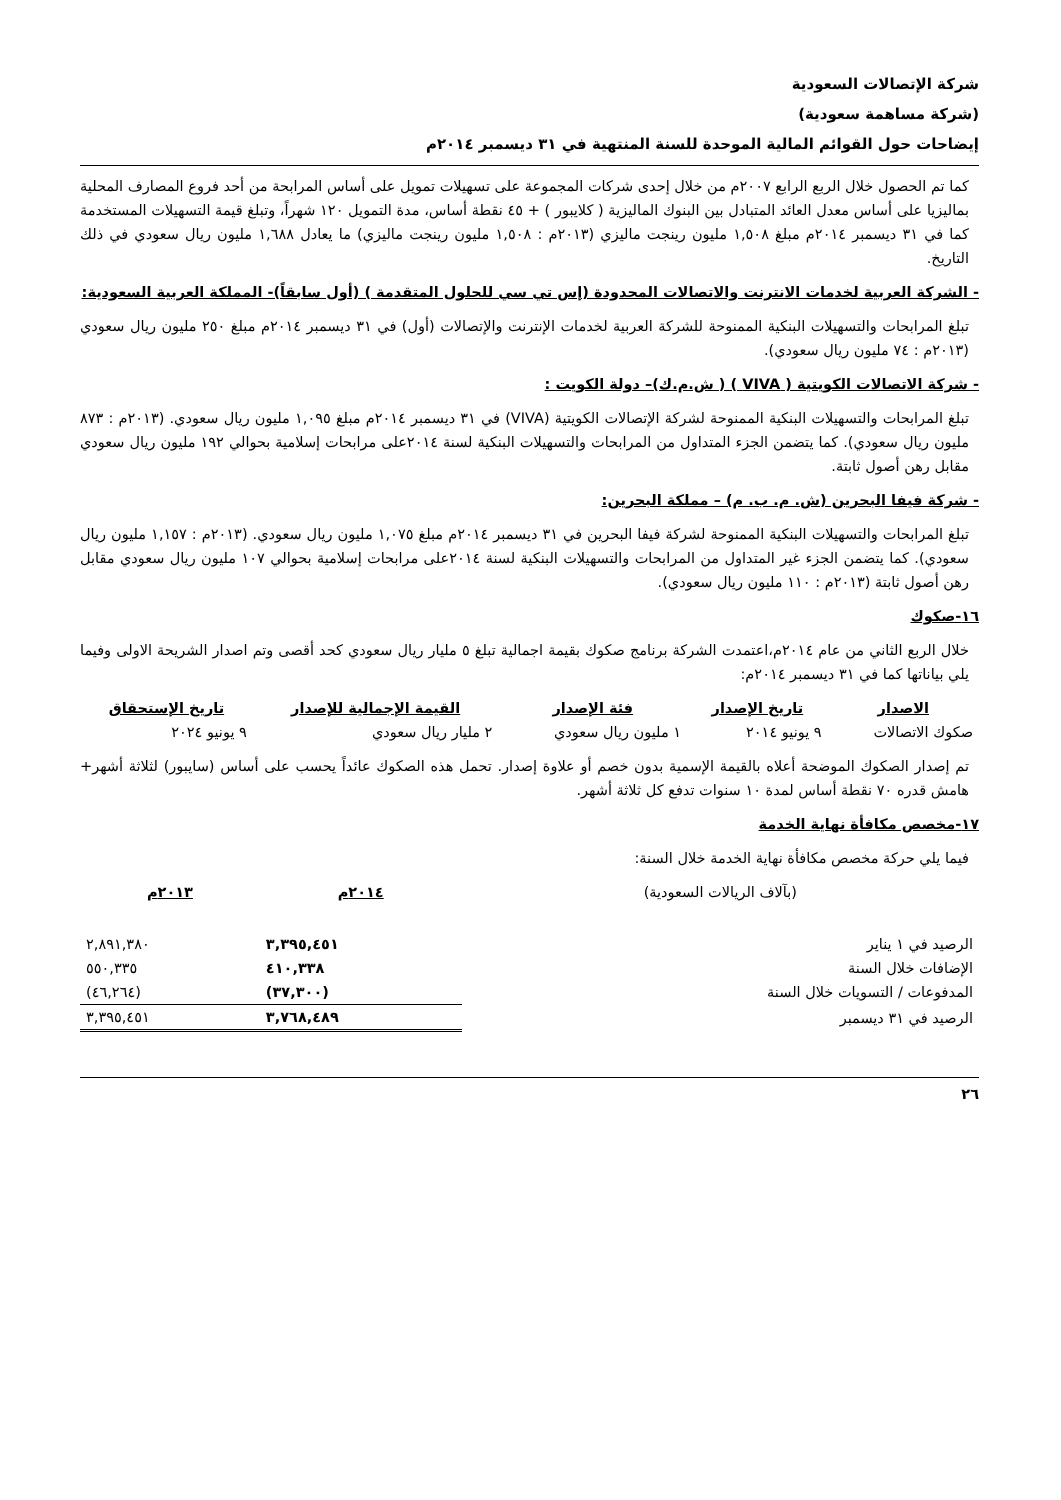شركة الإتصالات السعودية
(شركة مساهمة سعودية)
إيضاحات حول القوائم المالية الموحدة للسنة المنتهية في ٣١ ديسمبر ٢٠١٤م
كما تم الحصول خلال الربع الرابع ٢٠٠٧م من خلال إحدى شركات المجموعة على تسهيلات تمويل على أساس المرابحة من أحد فروع المصارف المحلية بماليزيا على أساس معدل العائد المتبادل بين البنوك الماليزية ( كلايبور ) + ٤٥ نقطة أساس، مدة التمويل ١٢٠ شهراً، وتبلغ قيمة التسهيلات المستخدمة كما في ٣١ ديسمبر ٢٠١٤م مبلغ ١,٥٠٨ مليون رينجت ماليزي (٢٠١٣م : ١,٥٠٨ مليون رينجت ماليزي) ما يعادل ١,٦٨٨ مليون ريال سعودي في ذلك التاريخ.
- الشركة العربية لخدمات الانترنت والاتصالات المحدودة (إس تي سي للحلول المتقدمة ) (أول سابقاً)- المملكة العربية السعودية:
تبلغ المرابحات والتسهيلات البنكية الممنوحة للشركة العربية لخدمات الإنترنت والإتصالات (أول) في ٣١ ديسمبر ٢٠١٤م مبلغ ٢٥٠ مليون ريال سعودي (٢٠١٣م : ٧٤ مليون ريال سعودي).
- شركة الاتصالات الكويتية ( VIVA ) ( ش.م.ك)– دولة الكويت :
تبلغ المرابحات والتسهيلات البنكية الممنوحة لشركة الإتصالات الكويتية (VIVA) في ٣١ ديسمبر ٢٠١٤م مبلغ ١,٠٩٥ مليون ريال سعودي. (٢٠١٣م : ٨٧٣ مليون ريال سعودي). كما يتضمن الجزء المتداول من المرابحات والتسهيلات البنكية لسنة ٢٠١٤على مرابحات إسلامية بحوالي ١٩٢ مليون ريال سعودي مقابل رهن أصول ثابتة.
- شركة فيفا البحرين (ش. م. ب. م) – مملكة البحرين:
تبلغ المرابحات والتسهيلات البنكية الممنوحة لشركة فيفا البحرين في ٣١ ديسمبر ٢٠١٤م مبلغ ١,٠٧٥ مليون ريال سعودي. (٢٠١٣م : ١,١٥٧ مليون ريال سعودي). كما يتضمن الجزء غير المتداول من المرابحات والتسهيلات البنكية لسنة ٢٠١٤على مرابحات إسلامية بحوالي ١٠٧ مليون ريال سعودي مقابل رهن أصول ثابتة (٢٠١٣م : ١١٠ مليون ريال سعودي).
١٦-صكوك
خلال الربع الثاني من عام ٢٠١٤م،اعتمدت الشركة برنامج صكوك بقيمة اجمالية تبلغ ٥ مليار ريال سعودي كحد أقصى وتم اصدار الشريحة الاولى وفيما يلي بياناتها كما في ٣١ ديسمبر ٢٠١٤م:
| الاصدار | تاريخ الإصدار | فئة الإصدار | القيمة الإجمالية للإصدار | تاريخ الإستحقاق |
| --- | --- | --- | --- | --- |
| صكوك الاتصالات | ٩ يونيو ٢٠١٤ | ١ مليون ريال سعودي | ٢ مليار ريال سعودي | ٩ يونيو ٢٠٢٤ |
تم إصدار الصكوك الموضحة أعلاه بالقيمة الإسمية بدون خصم أو علاوة إصدار. تحمل هذه الصكوك عائداً يحسب على أساس (سايبور) لثلاثة أشهر+ هامش قدره ٧٠ نقطة أساس لمدة ١٠ سنوات تدفع كل ثلاثة أشهر.
١٧-مخصص مكافأة نهاية الخدمة
فيما يلي حركة مخصص مكافأة نهاية الخدمة خلال السنة:
| (بآلاف الريالات السعودية) | ٢٠١٤م | ٢٠١٣م |
| --- | --- | --- |
| الرصيد في ١ يناير | ٣,٣٩٥,٤٥١ | ٢,٨٩١,٣٨٠ |
| الإضافات خلال السنة | ٤١٠,٣٣٨ | ٥٥٠,٣٣٥ |
| المدفوعات / التسويات خلال السنة | (٣٧,٣٠٠) | (٤٦,٢٦٤) |
| الرصيد في ٣١ ديسمبر | ٣,٧٦٨,٤٨٩ | ٣,٣٩٥,٤٥١ |
٢٦